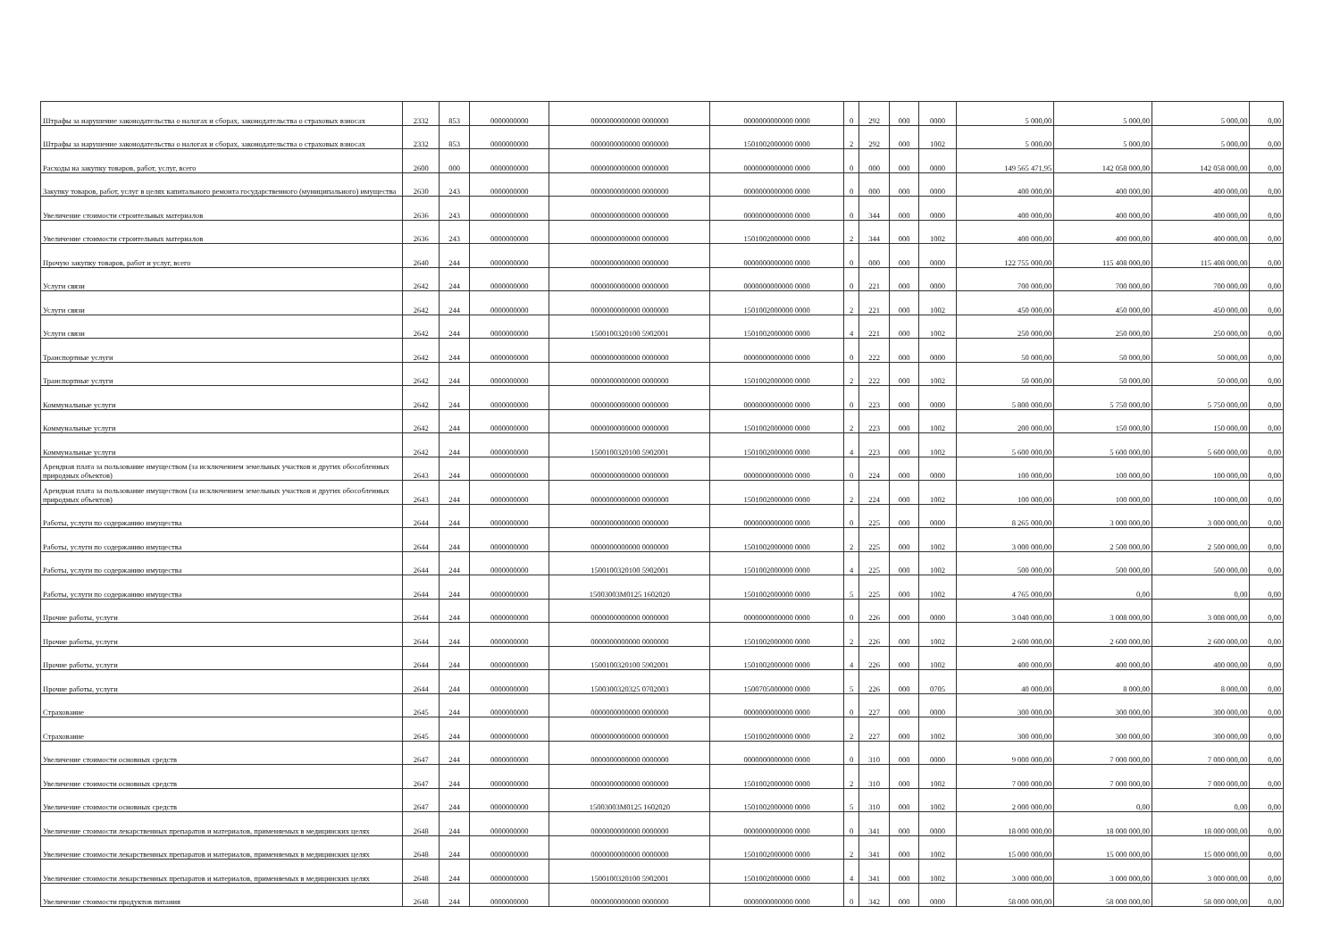| Штрафы за нарушение законодательства о налогах и сборах, законодательства о страховых взносах | 2332 | 853 | 0000000000 | 0000000000000 0000000 | 0000000000000 0000 | 0 | 292 | 000 | 0000 | 5 000,00 | 5 000,00 | 5 000,00 | 0,00 |
| Штрафы за нарушение законодательства о налогах и сборах, законодательства о страховых взносах | 2332 | 853 | 0000000000 | 0000000000000 0000000 | 1501002000000 0000 | 2 | 292 | 000 | 1002 | 5 000,00 | 5 000,00 | 5 000,00 | 0,00 |
| Расходы на закупку товаров, работ, услуг, всего | 2600 | 000 | 0000000000 | 0000000000000 0000000 | 0000000000000 0000 | 0 | 000 | 000 | 0000 | 149 565 471,95 | 142 058 000,00 | 142 058 000,00 | 0,00 |
| Закупку товаров, работ, услуг в целях капитального ремонта государственного (муниципального) имущества | 2630 | 243 | 0000000000 | 0000000000000 0000000 | 0000000000000 0000 | 0 | 000 | 000 | 0000 | 400 000,00 | 400 000,00 | 400 000,00 | 0,00 |
| Увеличение стоимости строительных материалов | 2636 | 243 | 0000000000 | 0000000000000 0000000 | 0000000000000 0000 | 0 | 344 | 000 | 0000 | 400 000,00 | 400 000,00 | 400 000,00 | 0,00 |
| Увеличение стоимости строительных материалов | 2636 | 243 | 0000000000 | 0000000000000 0000000 | 1501002000000 0000 | 2 | 344 | 000 | 1002 | 400 000,00 | 400 000,00 | 400 000,00 | 0,00 |
| Прочую закупку товаров, работ и услуг, всего | 2640 | 244 | 0000000000 | 0000000000000 0000000 | 0000000000000 0000 | 0 | 000 | 000 | 0000 | 122 755 000,00 | 115 408 000,00 | 115 408 000,00 | 0,00 |
| Услуги связи | 2642 | 244 | 0000000000 | 0000000000000 0000000 | 0000000000000 0000 | 0 | 221 | 000 | 0000 | 700 000,00 | 700 000,00 | 700 000,00 | 0,00 |
| Услуги связи | 2642 | 244 | 0000000000 | 0000000000000 0000000 | 1501002000000 0000 | 2 | 221 | 000 | 1002 | 450 000,00 | 450 000,00 | 450 000,00 | 0,00 |
| Услуги связи | 2642 | 244 | 0000000000 | 1500100320100 5902001 | 1501002000000 0000 | 4 | 221 | 000 | 1002 | 250 000,00 | 250 000,00 | 250 000,00 | 0,00 |
| Транспортные услуги | 2642 | 244 | 0000000000 | 0000000000000 0000000 | 0000000000000 0000 | 0 | 222 | 000 | 0000 | 50 000,00 | 50 000,00 | 50 000,00 | 0,00 |
| Транспортные услуги | 2642 | 244 | 0000000000 | 0000000000000 0000000 | 1501002000000 0000 | 2 | 222 | 000 | 1002 | 50 000,00 | 50 000,00 | 50 000,00 | 0,00 |
| Коммунальные услуги | 2642 | 244 | 0000000000 | 0000000000000 0000000 | 0000000000000 0000 | 0 | 223 | 000 | 0000 | 5 800 000,00 | 5 750 000,00 | 5 750 000,00 | 0,00 |
| Коммунальные услуги | 2642 | 244 | 0000000000 | 0000000000000 0000000 | 1501002000000 0000 | 2 | 223 | 000 | 1002 | 200 000,00 | 150 000,00 | 150 000,00 | 0,00 |
| Коммунальные услуги | 2642 | 244 | 0000000000 | 1500100320100 5902001 | 1501002000000 0000 | 4 | 223 | 000 | 1002 | 5 600 000,00 | 5 600 000,00 | 5 600 000,00 | 0,00 |
| Арендная плата за пользование имуществом (за исключением земельных участков и других обособленных природных объектов) | 2643 | 244 | 0000000000 | 0000000000000 0000000 | 0000000000000 0000 | 0 | 224 | 000 | 0000 | 100 000,00 | 100 000,00 | 100 000,00 | 0,00 |
| Арендная плата за пользование имуществом (за исключением земельных участков и других обособленных природных объектов) | 2643 | 244 | 0000000000 | 0000000000000 0000000 | 1501002000000 0000 | 2 | 224 | 000 | 1002 | 100 000,00 | 100 000,00 | 100 000,00 | 0,00 |
| Работы, услуги по содержанию имущества | 2644 | 244 | 0000000000 | 0000000000000 0000000 | 0000000000000 0000 | 0 | 225 | 000 | 0000 | 8 265 000,00 | 3 000 000,00 | 3 000 000,00 | 0,00 |
| Работы, услуги по содержанию имущества | 2644 | 244 | 0000000000 | 0000000000000 0000000 | 1501002000000 0000 | 2 | 225 | 000 | 1002 | 3 000 000,00 | 2 500 000,00 | 2 500 000,00 | 0,00 |
| Работы, услуги по содержанию имущества | 2644 | 244 | 0000000000 | 1500100320100 5902001 | 1501002000000 0000 | 4 | 225 | 000 | 1002 | 500 000,00 | 500 000,00 | 500 000,00 | 0,00 |
| Работы, услуги по содержанию имущества | 2644 | 244 | 0000000000 | 15003003M0125 1602020 | 1501002000000 0000 | 5 | 225 | 000 | 1002 | 4 765 000,00 | 0,00 | 0,00 | 0,00 |
| Прочие работы, услуги | 2644 | 244 | 0000000000 | 0000000000000 0000000 | 0000000000000 0000 | 0 | 226 | 000 | 0000 | 3 040 000,00 | 3 008 000,00 | 3 008 000,00 | 0,00 |
| Прочие работы, услуги | 2644 | 244 | 0000000000 | 0000000000000 0000000 | 1501002000000 0000 | 2 | 226 | 000 | 1002 | 2 600 000,00 | 2 600 000,00 | 2 600 000,00 | 0,00 |
| Прочие работы, услуги | 2644 | 244 | 0000000000 | 1500100320100 5902001 | 1501002000000 0000 | 4 | 226 | 000 | 1002 | 400 000,00 | 400 000,00 | 400 000,00 | 0,00 |
| Прочие работы, услуги | 2644 | 244 | 0000000000 | 1500300320325 0702003 | 1500705000000 0000 | 5 | 226 | 000 | 0705 | 40 000,00 | 8 000,00 | 8 000,00 | 0,00 |
| Страхование | 2645 | 244 | 0000000000 | 0000000000000 0000000 | 0000000000000 0000 | 0 | 227 | 000 | 0000 | 300 000,00 | 300 000,00 | 300 000,00 | 0,00 |
| Страхование | 2645 | 244 | 0000000000 | 0000000000000 0000000 | 1501002000000 0000 | 2 | 227 | 000 | 1002 | 300 000,00 | 300 000,00 | 300 000,00 | 0,00 |
| Увеличение стоимости основных средств | 2647 | 244 | 0000000000 | 0000000000000 0000000 | 0000000000000 0000 | 0 | 310 | 000 | 0000 | 9 000 000,00 | 7 000 000,00 | 7 000 000,00 | 0,00 |
| Увеличение стоимости основных средств | 2647 | 244 | 0000000000 | 0000000000000 0000000 | 1501002000000 0000 | 2 | 310 | 000 | 1002 | 7 000 000,00 | 7 000 000,00 | 7 000 000,00 | 0,00 |
| Увеличение стоимости основных средств | 2647 | 244 | 0000000000 | 15003003M0125 1602020 | 1501002000000 0000 | 5 | 310 | 000 | 1002 | 2 000 000,00 | 0,00 | 0,00 | 0,00 |
| Увеличение стоимости лекарственных препаратов и материалов, применяемых в медицинских целях | 2648 | 244 | 0000000000 | 0000000000000 0000000 | 0000000000000 0000 | 0 | 341 | 000 | 0000 | 18 000 000,00 | 18 000 000,00 | 18 000 000,00 | 0,00 |
| Увеличение стоимости лекарственных препаратов и материалов, применяемых в медицинских целях | 2648 | 244 | 0000000000 | 0000000000000 0000000 | 1501002000000 0000 | 2 | 341 | 000 | 1002 | 15 000 000,00 | 15 000 000,00 | 15 000 000,00 | 0,00 |
| Увеличение стоимости лекарственных препаратов и материалов, применяемых в медицинских целях | 2648 | 244 | 0000000000 | 1500100320100 5902001 | 1501002000000 0000 | 4 | 341 | 000 | 1002 | 3 000 000,00 | 3 000 000,00 | 3 000 000,00 | 0,00 |
| Увеличение стоимости продуктов питания | 2648 | 244 | 0000000000 | 0000000000000 0000000 | 0000000000000 0000 | 0 | 342 | 000 | 0000 | 58 000 000,00 | 58 000 000,00 | 58 000 000,00 | 0,00 |